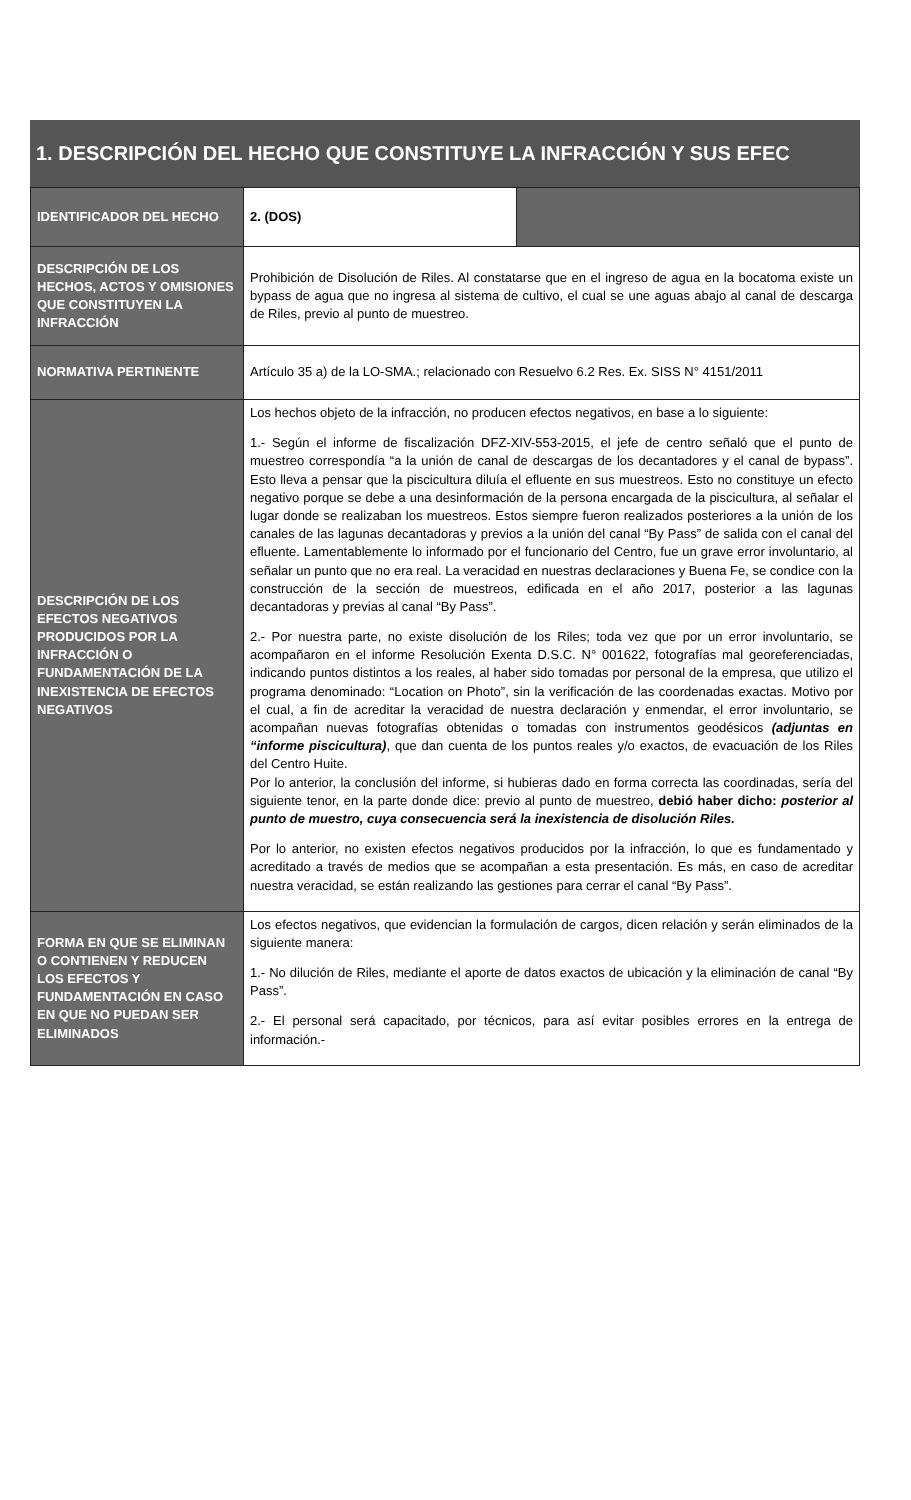1. DESCRIPCIÓN DEL HECHO QUE CONSTITUYE LA INFRACCIÓN Y SUS EFEC
| IDENTIFICADOR DEL HECHO | 2. (DOS) | |
| DESCRIPCIÓN DE LOS HECHOS, ACTOS Y OMISIONES QUE CONSTITUYEN LA INFRACCIÓN | Prohibición de Disolución de Riles. Al constatarse que en el ingreso de agua en la bocatoma existe un bypass de agua que no ingresa al sistema de cultivo, el cual se une aguas abajo al canal de descarga de Riles, previo al punto de muestreo. | |
| NORMATIVA PERTINENTE | Artículo 35 a) de la LO-SMA.; relacionado con Resuelvo 6.2 Res. Ex. SISS N° 4151/2011 | |
| DESCRIPCIÓN DE LOS EFECTOS NEGATIVOS PRODUCIDOS POR LA INFRACCIÓN O FUNDAMENTACIÓN DE LA INEXISTENCIA DE EFECTOS NEGATIVOS | Los hechos objeto de la infracción, no producen efectos negativos, en base a lo siguiente: 1.- Según el informe de fiscalización DFZ-XIV-553-2015, el jefe de centro señaló que el punto de muestreo correspondía “a la unión de canal de descargas de los decantadores y el canal de bypass”. Esto lleva a pensar que la piscicultura diluía el efluente en sus muestreos. Esto no constituye un efecto negativo porque se debe a una desinformación de la persona encargada de la piscicultura, al señalar el lugar donde se realizaban los muestreos. Estos siempre fueron realizados posteriores a la unión de los canales de las lagunas decantadoras y previos a la unión del canal “By Pass” de salida con el canal del efluente. Lamentablemente lo informado por el funcionario del Centro, fue un grave error involuntario, al señalar un punto que no era real. La veracidad en nuestras declaraciones y Buena Fe, se condice con la construcción de la sección de muestreos, edificada en el año 2017, posterior a las lagunas decantadoras y previas al canal “By Pass”. 2.- Por nuestra parte, no existe disolución de los Riles; toda vez que por un error involuntario, se acompañaron en el informe Resolución Exenta D.S.C. N° 001622, fotografías mal georeferenciadas, indicando puntos distintos a los reales, al haber sido tomadas por personal de la empresa, que utilizo el programa denominado: “Location on Photo”, sin la verificación de las coordenadas exactas. Motivo por el cual, a fin de acreditar la veracidad de nuestra declaración y enmendar, el error involuntario, se acompañan nuevas fotografías obtenidas o tomadas con instrumentos geodésicos (adjuntas en “informe piscicultura) , que dan cuenta de los puntos reales y/o exactos, de evacuación de los Riles del Centro Huite. Por lo anterior, la conclusión del informe, si hubieras dado en forma correcta las coordinadas, sería del siguiente tenor, en la parte donde dice: previo al punto de muestreo, debió haber dicho: posterior al punto de muestro, cuya consecuencia será la inexistencia de disolución Riles. Por lo anterior, no existen efectos negativos producidos por la infracción, lo que es fundamentado y acreditado a través de medios que se acompañan a esta presentación. Es más, en caso de acreditar nuestra veracidad, se están realizando las gestiones para cerrar el canal “By Pass”. | |
| FORMA EN QUE SE ELIMINAN O CONTIENEN Y REDUCEN LOS EFECTOS Y FUNDAMENTACIÓN EN CASO EN QUE NO PUEDAN SER ELIMINADOS | Los efectos negativos, que evidencian la formulación de cargos, dicen relación y serán eliminados de la siguiente manera: 1.- No dilución de Riles, mediante el aporte de datos exactos de ubicación y la eliminación de canal “By Pass”. 2.- El personal será capacitado, por técnicos, para así evitar posibles errores en la entrega de información.- | |